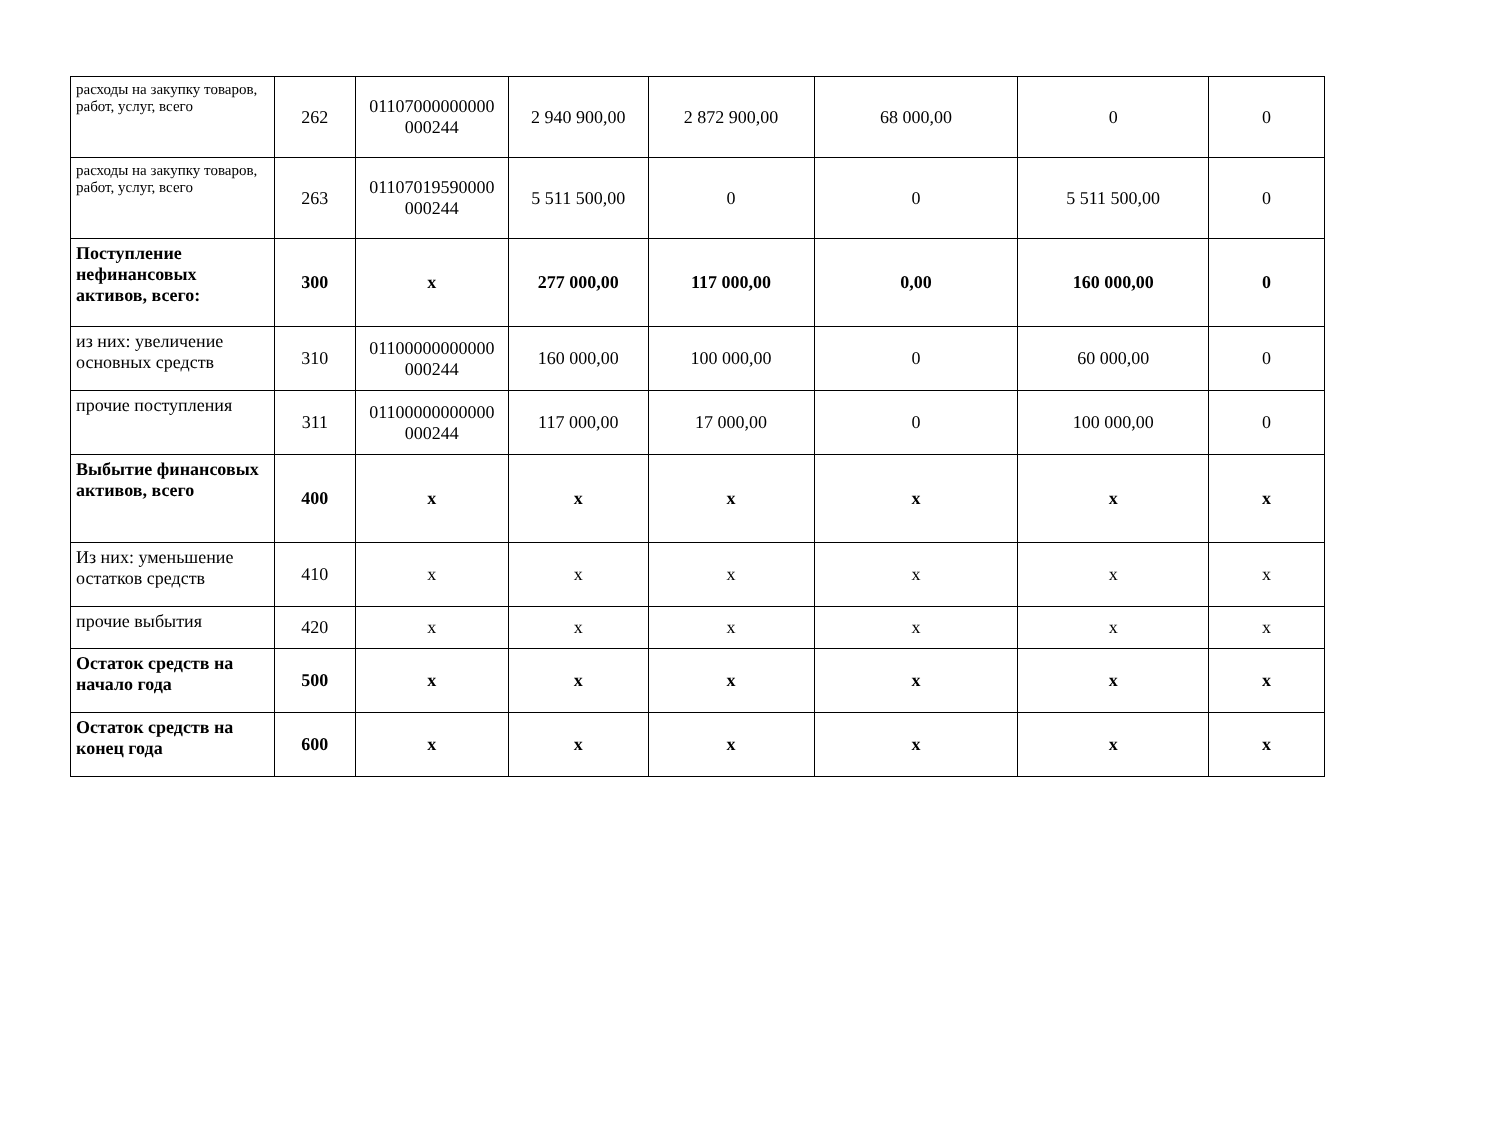| расходы на закупку товаров, работ, услуг, всего | 262 | 01107000000000 000244 | 2 940 900,00 | 2 872 900,00 | 68 000,00 | 0 | 0 |
| расходы на закупку товаров, работ, услуг, всего | 263 | 01107019590000 000244 | 5 511 500,00 | 0 | 0 | 5 511 500,00 | 0 |
| Поступление нефинансовых активов, всего: | 300 | x | 277 000,00 | 117 000,00 | 0,00 | 160 000,00 | 0 |
| из них: увеличение основных средств | 310 | 01100000000000 000244 | 160 000,00 | 100 000,00 | 0 | 60 000,00 | 0 |
| прочие поступления | 311 | 01100000000000 000244 | 117 000,00 | 17 000,00 | 0 | 100 000,00 | 0 |
| Выбытие финансовых активов, всего | 400 | x | x | x | x | x | x |
| Из них: уменьшение остатков средств | 410 | x | x | x | x | x | x |
| прочие выбытия | 420 | x | x | x | x | x | x |
| Остаток средств на начало года | 500 | x | x | x | x | x | x |
| Остаток средств на конец года | 600 | x | x | x | x | x | x |